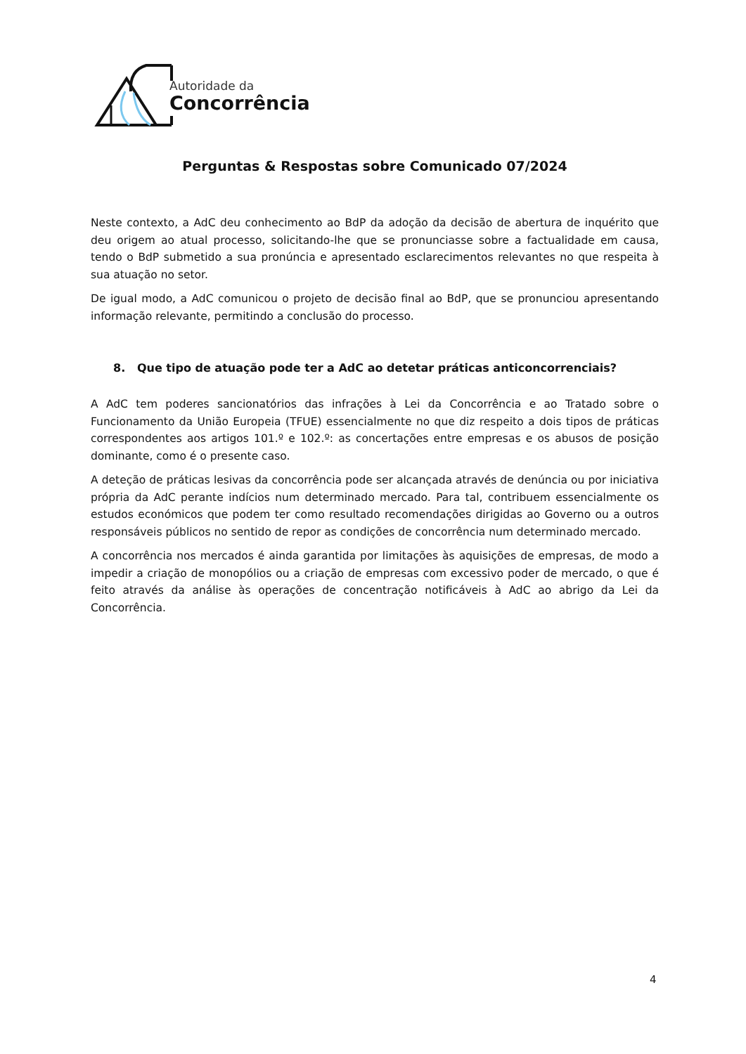Autoridade da
Concorrência
Perguntas & Respostas sobre Comunicado 07/2024
Neste contexto, a AdC deu conhecimento ao BdP da adoção da decisão de abertura de inquérito que deu origem ao atual processo, solicitando-lhe que se pronunciasse sobre a factualidade em causa, tendo o BdP submetido a sua pronúncia e apresentado esclarecimentos relevantes no que respeita à sua atuação no setor.
De igual modo, a AdC comunicou o projeto de decisão final ao BdP, que se pronunciou apresentando informação relevante, permitindo a conclusão do processo.
8. Que tipo de atuação pode ter a AdC ao detetar práticas anticoncorrenciais?
A AdC tem poderes sancionatórios das infrações à Lei da Concorrência e ao Tratado sobre o Funcionamento da União Europeia (TFUE) essencialmente no que diz respeito a dois tipos de práticas correspondentes aos artigos 101.º e 102.º: as concertações entre empresas e os abusos de posição dominante, como é o presente caso.
A deteção de práticas lesivas da concorrência pode ser alcançada através de denúncia ou por iniciativa própria da AdC perante indícios num determinado mercado. Para tal, contribuem essencialmente os estudos económicos que podem ter como resultado recomendações dirigidas ao Governo ou a outros responsáveis públicos no sentido de repor as condições de concorrência num determinado mercado.
A concorrência nos mercados é ainda garantida por limitações às aquisições de empresas, de modo a impedir a criação de monopólios ou a criação de empresas com excessivo poder de mercado, o que é feito através da análise às operações de concentração notificáveis à AdC ao abrigo da Lei da Concorrência.
4